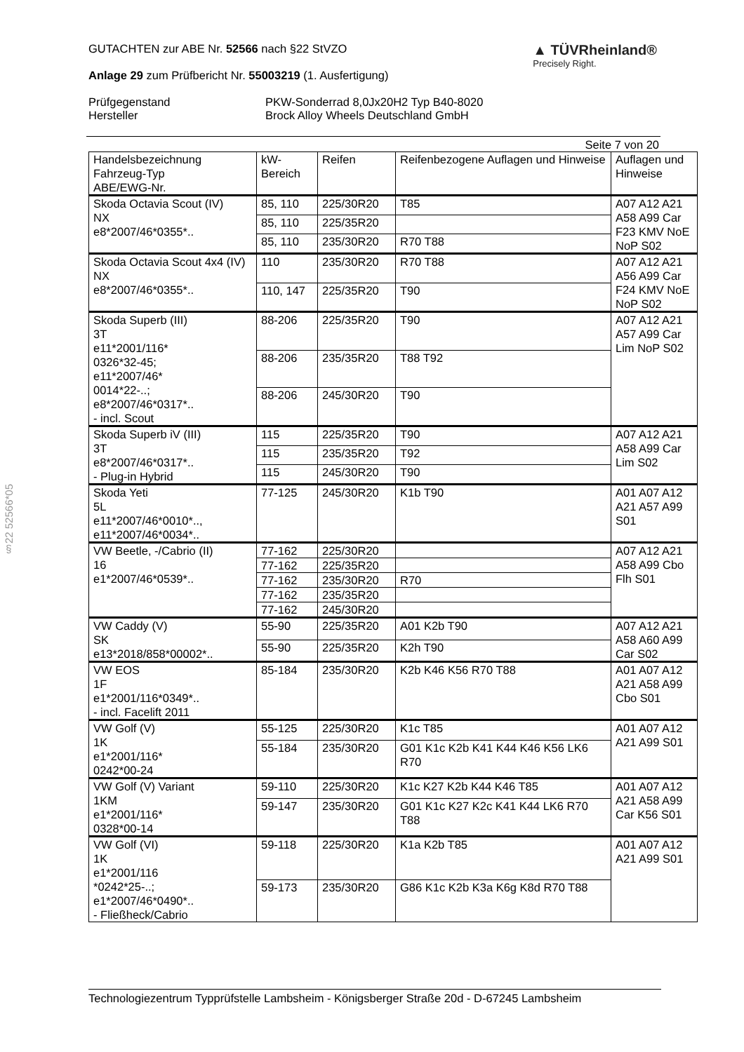§22 52566*05
GUTACHTEN zur ABE Nr. 52566 nach §22 StVZO
Anlage 29 zum Prüfbericht Nr. 55003219 (1. Ausfertigung)
▲ TÜVRheinland®
Precisely Right.
Prüfgegenstand PKW-Sonderrad 8,0Jx20H2 Typ B40-8020
Hersteller Brock Alloy Wheels Deutschland GmbH
Seite 7 von 20
| Handelsbezeichnung Fahrzeug-Typ ABE/EWG-Nr. | kW- Bereich | Reifen | Reifenbezogene Auflagen und Hinweise | Auflagen und Hinweise |
| --- | --- | --- | --- | --- |
| Skoda Octavia Scout (IV) NX e8*2007/46*0355*.. | 85, 110 | 225/30R20 | T85 | A07 A12 A21 A58 A99 Car F23 KMV NoE NoP S02 |
| | 85, 110 | 225/35R20 | | |
| | 85, 110 | 235/30R20 | R70 T88 | |
| Skoda Octavia Scout 4x4 (IV) NX e8*2007/46*0355*.. | 110 | 235/30R20 | R70 T88 | A07 A12 A21 A56 A99 Car F24 KMV NoE NoP S02 |
| | 110, 147 | 225/35R20 | T90 | |
| Skoda Superb (III) 3T e11*2001/116* 0326*32-45; e11*2007/46* 0014*22-..; e8*2007/46*0317*.. - incl. Scout | 88-206 | 225/35R20 | T90 | A07 A12 A21 A57 A99 Car Lim NoP S02 |
| | 88-206 | 235/35R20 | T88 T92 | |
| | 88-206 | 245/30R20 | T90 | |
| Skoda Superb iV (III) 3T e8*2007/46*0317*.. - Plug-in Hybrid | 115 | 225/35R20 | T90 | A07 A12 A21 A58 A99 Car Lim S02 |
| | 115 | 235/35R20 | T92 | |
| | 115 | 245/30R20 | T90 | |
| Skoda Yeti 5L e11*2007/46*0010*.., e11*2007/46*0034*.. | 77-125 | 245/30R20 | K1b T90 | A01 A07 A12 A21 A57 A99 S01 |
| VW Beetle, -/Cabrio (II) 16 e1*2007/46*0539*.. | 77-162 | 225/30R20 | | A07 A12 A21 A58 A99 Cbo Flh S01 |
| | 77-162 | 225/35R20 | | |
| | 77-162 | 235/30R20 | R70 | |
| | 77-162 | 235/35R20 | | |
| | 77-162 | 245/30R20 | | |
| VW Caddy (V) SK e13*2018/858*00002*.. | 55-90 | 225/35R20 | A01 K2b T90 | A07 A12 A21 A58 A60 A99 Car S02 |
| | 55-90 | 225/35R20 | K2h T90 | |
| VW EOS 1F e1*2001/116*0349*.. - incl. Facelift 2011 | 85-184 | 235/30R20 | K2b K46 K56 R70 T88 | A01 A07 A12 A21 A58 A99 Cbo S01 |
| VW Golf (V) 1K e1*2001/116* 0242*00-24 | 55-125 | 225/30R20 | K1c T85 | A01 A07 A12 A21 A99 S01 |
| | 55-184 | 235/30R20 | G01 K1c K2b K41 K44 K46 K56 LK6 R70 | |
| VW Golf (V) Variant 1KM e1*2001/116* 0328*00-14 | 59-110 | 225/30R20 | K1c K27 K2b K44 K46 T85 | A01 A07 A12 A21 A58 A99 Car K56 S01 |
| | 59-147 | 235/30R20 | G01 K1c K27 K2c K41 K44 LK6 R70 T88 | |
| VW Golf (VI) 1K e1*2001/116 *0242*25-..; e1*2007/46*0490*.. - Fließheck/Cabrio | 59-118 | 225/30R20 | K1a K2b T85 | A01 A07 A12 A21 A99 S01 |
| | 59-173 | 235/30R20 | G86 K1c K2b K3a K6g K8d R70 T88 | |
Technologiezentrum Typprüfstelle Lambsheim - Königsberger Straße 20d - D-67245 Lambsheim